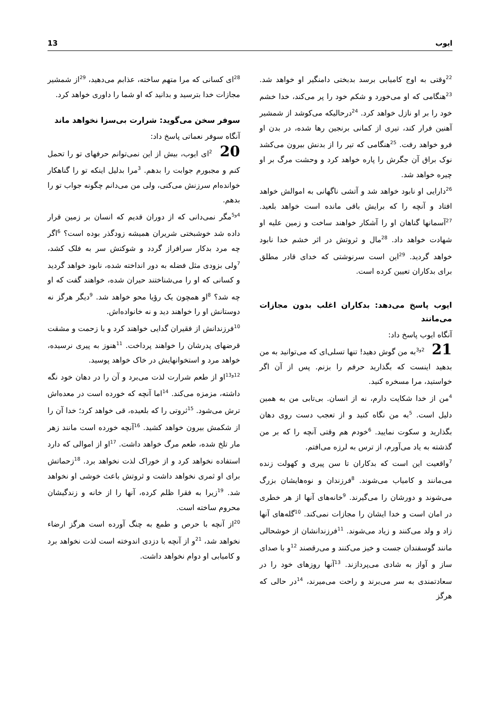13 ایوب
<sup>28</sup> ای کسانی که مرا متهم ساخته، عذابم می‌دهید، <sup>29</sup>از شمشیر مجازات خدا بترسید و بدانید که او شما را داوری خواهد کرد.
سوفر سخن می‌گوید: شرارت بی‌سزا نخواهد ماند
آنگاه سوفر نعماتی پاسخ داد:
20 <sup>2</sup>ای ایوب، بیش از این نمی‌توانم حرفهای تو را تحمل کنم و مجبورم جوابت را بدهم. <sup>3</sup>مرا بدلیل اینکه تو را گناهکار خوانده‌ام سرزنش می‌کنی، ولی من می‌دانم چگونه جواب تو را بدهم.
<sup>4و5</sup>مگر نمی‌دانی که از دوران قدیم که انسان بر زمین قرار داده شد خوشبختی شریران همیشه زودگذر بوده است؟ <sup>6</sup>اگر چه مرد بدکار سرافراز گردد و شوکتش سر به فلک کشد، <sup>7</sup>ولی بزودی مثل فضله به دور انداخته شده، نابود خواهد گردید و کسانی که او را می‌شناختند حیران شده، خواهند گفت که او چه شد؟ <sup>8</sup>او همچون یک رؤیا محو خواهد شد. <sup>9</sup>دیگر هرگز نه دوستانش او را خواهند دید و نه خانواده‌اش.
<sup>10</sup> فرزندانش از فقیران گدایی خواهند کرد و با زحمت و مشقت قرضهای پدرشان را خواهند پرداخت. <sup>11</sup>هنوز به پیری نرسیده، خواهد مرد و استخوانهایش در خاک خواهد پوسید.
<sup>12و13</sup>او از طعم شرارت لذت می‌برد و آن را در دهان خود نگه داشته، مزمزه می‌کند. <sup>14</sup>اما آنچه که خورده است در معده‌اش ترش می‌شود. <sup>15</sup>ثروتی را که بلعیده، قی خواهد کرد؛ خدا آن را از شکمش بیرون خواهد کشید. <sup>16</sup>آنچه خورده است مانند زهر مار تلخ شده، طعم مرگ خواهد داشت. <sup>17</sup>او از اموالی که دارد استفاده نخواهد کرد و از خوراک لذت نخواهد برد. <sup>18</sup>زحماتش برای او ثمری نخواهد داشت و ثروتش باعث خوشی او نخواهد شد. <sup>19</sup>زیرا به فقرا ظلم کرده، آنها را از خانه و زندگیشان محروم ساخته است.
<sup>20</sup> از آنچه با حرص و طمع به چنگ آورده است هرگز ارضاء نخواهد شد، <sup>21</sup>و از آنچه با دزدی اندوخته است لذت نخواهد برد و کامیابی او دوام نخواهد داشت.
<sup>22</sup> وقتی به اوج کامیابی برسد بدبختی دامنگیر او خواهد شد. <sup>23</sup>هنگامی که او می‌خورد و شکم خود را پر می‌کند، خدا خشم خود را بر او نازل خواهد کرد. <sup>24</sup>درحالیکه می‌کوشد از شمشیر آهنین فرار کند، تیری از کمانی برنجین رها شده، در بدن او فرو خواهد رفت. <sup>25</sup>هنگامی که تیر را از بدنش بیرون می‌کشد نوک براق آن جگرش را پاره خواهد کرد و وحشت مرگ بر او چیره خواهد شد.
<sup>26</sup> دارایی او نابود خواهد شد و آتشی ناگهانی به اموالش خواهد افتاد و آنچه را که برایش باقی مانده است خواهد بلعید. <sup>27</sup>آسمانها گناهان او را آشکار خواهند ساخت و زمین علیه او شهادت خواهد داد. <sup>28</sup>مال و ثروتش در اثر خشم خدا نابود خواهد گردید. <sup>29</sup>این است سرنوشتی که خدای قادر مطلق برای بدکاران تعیین کرده است.
ایوب پاسخ می‌دهد: بدکاران اغلب بدون مجازات می‌مانند
آنگاه ایوب پاسخ داد:
21 <sup>2و3</sup>به من گوش دهید! تنها تسلی‌ای که می‌توانید به من بدهید اینست که بگذارید حرفم را بزنم. پس از آن اگر خواستید، مرا مسخره کنید.
<sup>4</sup> من از خدا شکایت دارم، نه از انسان. بی‌تابی من به همین دلیل است. <sup>5</sup>به من نگاه کنید و از تعجب دست روی دهان بگذارید و سکوت نمایید. <sup>6</sup>خودم هم وقتی آنچه را که بر من گذشته به یاد می‌آورم، از ترس به لرزه می‌افتم.
<sup>7</sup> واقعیت این است که بدکاران تا سن پیری و کهولت زنده می‌مانند و کامیاب می‌شوند. <sup>8</sup>فرزندان و نوه‌هایشان بزرگ می‌شوند و دورشان را می‌گیرند. <sup>9</sup>خانه‌های آنها از هر خطری در امان است و خدا ایشان را مجازات نمی‌کند. <sup>10</sup>گله‌های آنها زاد و ولد می‌کنند و زیاد می‌شوند. <sup>11</sup>فرزندانشان از خوشحالی مانند گوسفندان جست و خیز می‌کنند و می‌رقصند <sup>12</sup>و با صدای ساز و آواز به شادی می‌پردازند. <sup>13</sup>آنها روزهای خود را در سعادتمندی به سر می‌برند و راحت می‌میرند، <sup>14</sup>در حالی که هرگز